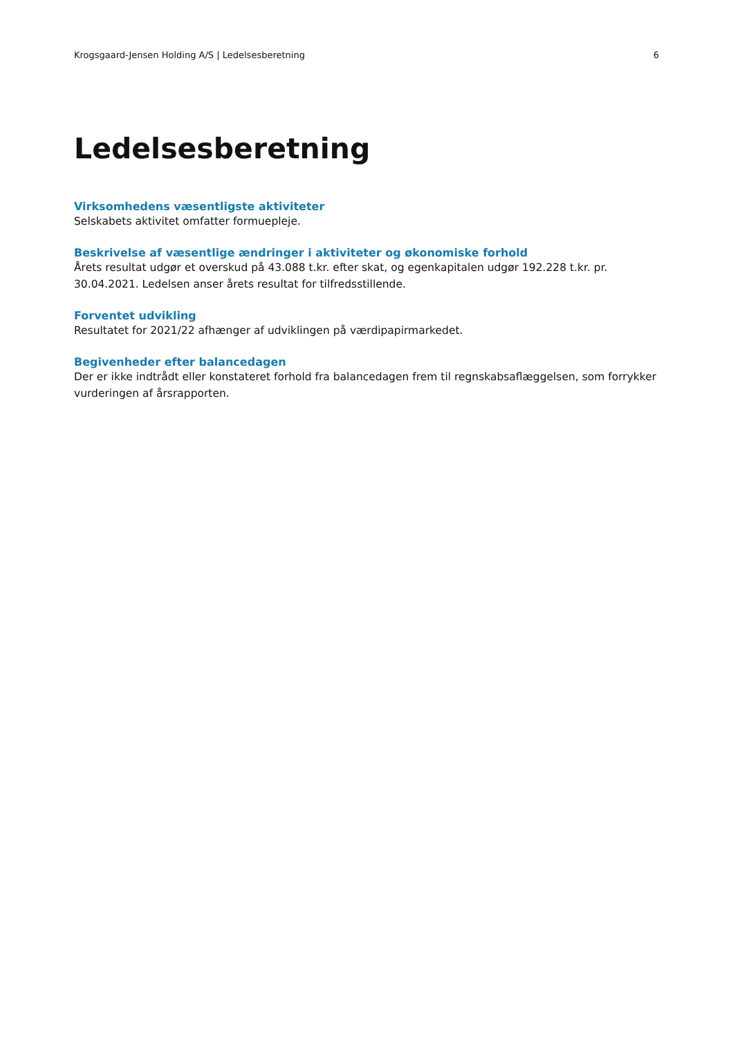Krogsgaard-Jensen Holding A/S | Ledelsesberetning 6
Ledelsesberetning
Virksomhedens væsentligste aktiviteter
Selskabets aktivitet omfatter formuepleje.
Beskrivelse af væsentlige ændringer i aktiviteter og økonomiske forhold
Årets resultat udgør et overskud på 43.088 t.kr. efter skat, og egenkapitalen udgør 192.228 t.kr. pr. 30.04.2021. Ledelsen anser årets resultat for tilfredsstillende.
Forventet udvikling
Resultatet for 2021/22 afhænger af udviklingen på værdipapirmarkedet.
Begivenheder efter balancedagen
Der er ikke indtrådt eller konstateret forhold fra balancedagen frem til regnskabsaflæggelsen, som forrykker vurderingen af årsrapporten.